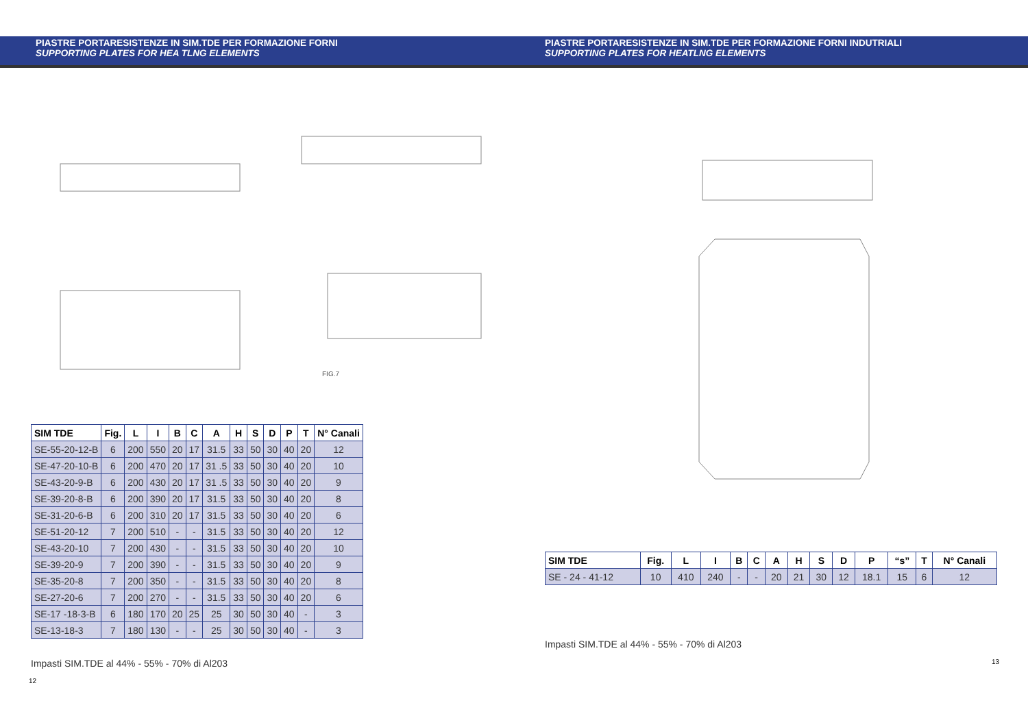PIASTRE PORTARESISTENZE IN SIM.TDE PER FORMAZIONE FORNI
SUPPORTING PLATES FOR HEA TLNG ELEMENTS
FIG.7
| SIM TDE | Fig. | L | I | B | C | A | H | S | D | P | T | N° Canali |
| --- | --- | --- | --- | --- | --- | --- | --- | --- | --- | --- | --- | --- |
| SE-55-20-12-B | 6 | 200 | 550 | 20 | 17 | 31.5 | 33 | 50 | 30 | 40 | 20 | 12 |
| SE-47-20-10-B | 6 | 200 | 470 | 20 | 17 | 31 .5 | 33 | 50 | 30 | 40 | 20 | 10 |
| SE-43-20-9-B | 6 | 200 | 430 | 20 | 17 | 31 .5 | 33 | 50 | 30 | 40 | 20 | 9 |
| SE-39-20-8-B | 6 | 200 | 390 | 20 | 17 | 31.5 | 33 | 50 | 30 | 40 | 20 | 8 |
| SE-31-20-6-B | 6 | 200 | 310 | 20 | 17 | 31.5 | 33 | 50 | 30 | 40 | 20 | 6 |
| SE-51-20-12 | 7 | 200 | 510 | - | - | 31.5 | 33 | 50 | 30 | 40 | 20 | 12 |
| SE-43-20-10 | 7 | 200 | 430 | - | - | 31.5 | 33 | 50 | 30 | 40 | 20 | 10 |
| SE-39-20-9 | 7 | 200 | 390 | - | - | 31.5 | 33 | 50 | 30 | 40 | 20 | 9 |
| SE-35-20-8 | 7 | 200 | 350 | - | - | 31.5 | 33 | 50 | 30 | 40 | 20 | 8 |
| SE-27-20-6 | 7 | 200 | 270 | - | - | 31.5 | 33 | 50 | 30 | 40 | 20 | 6 |
| SE-17 -18-3-B | 6 | 180 | 170 | 20 | 25 | 25 | 30 | 50 | 30 | 40 | - | 3 |
| SE-13-18-3 | 7 | 180 | 130 | - | - | 25 | 30 | 50 | 30 | 40 | - | 3 |
Impasti SIM.TDE al 44% - 55% - 70% di Al203
12
PIASTRE PORTARESISTENZE IN SIM.TDE PER FORMAZIONE FORNI INDUTRIALI
SUPPORTING PLATES FOR HEATLNG ELEMENTS
| SIM TDE | Fig. | L | I | B | C | A | H | S | D | P | “s” | T | N° Canali |
| --- | --- | --- | --- | --- | --- | --- | --- | --- | --- | --- | --- | --- | --- |
| SE - 24 - 41-12 | 10 | 410 | 240 | - | - | 20 | 21 | 30 | 12 | 18.1 | 15 | 6 | 12 |
Impasti SIM.TDE al 44% - 55% - 70% di Al203
13